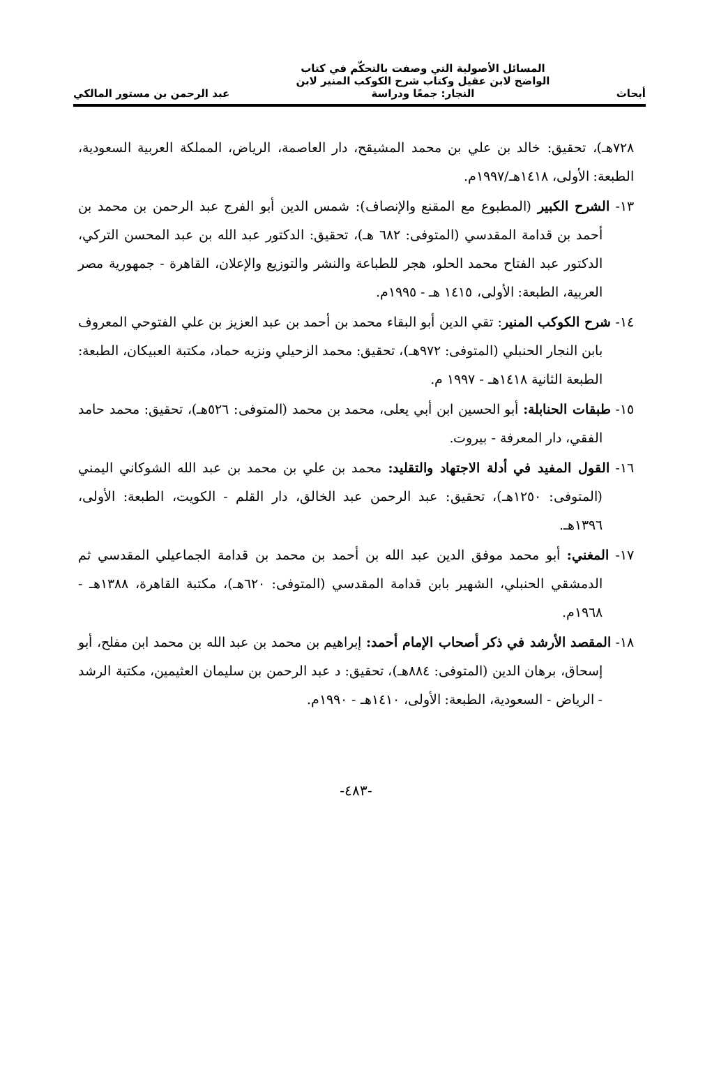أبحاث
المسائل الأصولية التي وصفت بالتحكّم في كتاب
الواضح لابن عقيل وكتاب شرح الكوكب المنير لابن
النجار: جمعًا ودراسة
عبد الرحمن بن مستور المالكي
٧٢٨هـ)، تحقيق: خالد بن علي بن محمد المشيقح، دار العاصمة، الرياض، المملكة العربية السعودية، الطبعة: الأولى، ١٤١٨هـ/١٩٩٧م.
١٣- الشرح الكبير (المطبوع مع المقنع والإنصاف): شمس الدين أبو الفرج عبد الرحمن بن محمد بن أحمد بن قدامة المقدسي (المتوفى: ٦٨٢ هـ)، تحقيق: الدكتور عبد الله بن عبد المحسن التركي، الدكتور عبد الفتاح محمد الحلو، هجر للطباعة والنشر والتوزيع والإعلان، القاهرة - جمهورية مصر العربية، الطبعة: الأولى، ١٤١٥ هـ - ١٩٩٥م.
١٤- شرح الكوكب المنير: تقي الدين أبو البقاء محمد بن أحمد بن عبد العزيز بن علي الفتوحي المعروف بابن النجار الحنبلي (المتوفى: ٩٧٢هـ)، تحقيق: محمد الزحيلي ونزيه حماد، مكتبة العبيكان، الطبعة: الطبعة الثانية ١٤١٨هـ - ١٩٩٧ م.
١٥- طبقات الحنابلة: أبو الحسين ابن أبي يعلى، محمد بن محمد (المتوفى: ٥٢٦هـ)، تحقيق: محمد حامد الفقي، دار المعرفة - بيروت.
١٦- القول المفيد في أدلة الاجتهاد والتقليد: محمد بن علي بن محمد بن عبد الله الشوكاني اليمني (المتوفى: ١٢٥٠هـ)، تحقيق: عبد الرحمن عبد الخالق، دار القلم - الكويت، الطبعة: الأولى، ١٣٩٦هـ.
١٧- المغني: أبو محمد موفق الدين عبد الله بن أحمد بن محمد بن قدامة الجماعيلي المقدسي ثم الدمشقي الحنبلي، الشهير بابن قدامة المقدسي (المتوفى: ٦٢٠هـ)، مكتبة القاهرة، ١٣٨٨هـ - ١٩٦٨م.
١٨- المقصد الأرشد في ذكر أصحاب الإمام أحمد: إبراهيم بن محمد بن عبد الله بن محمد ابن مفلح، أبو إسحاق، برهان الدين (المتوفى: ٨٨٤هـ)، تحقيق: د عبد الرحمن بن سليمان العثيمين، مكتبة الرشد - الرياض - السعودية، الطبعة: الأولى، ١٤١٠هـ - ١٩٩٠م.
-٤٨٣-